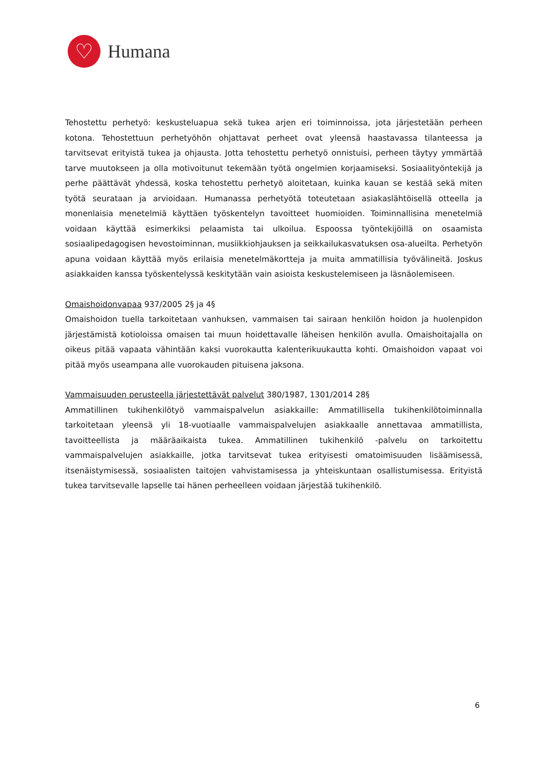♡
Humana
Tehostettu perhetyö: keskusteluapua sekä tukea arjen eri toiminnoissa, jota järjestetään perheen kotona. Tehostettuun perhetyöhön ohjattavat perheet ovat yleensä haastavassa tilanteessa ja tarvitsevat erityistä tukea ja ohjausta. Jotta tehostettu perhetyö onnistuisi, perheen täytyy ymmärtää tarve muutokseen ja olla motivoitunut tekemään työtä ongelmien korjaamiseksi. Sosiaalityöntekijä ja perhe päättävät yhdessä, koska tehostettu perhetyö aloitetaan, kuinka kauan se kestää sekä miten työtä seurataan ja arvioidaan. Humanassa perhetyötä toteutetaan asiakaslähtöisellä otteella ja monenlaisia menetelmiä käyttäen työskentelyn tavoitteet huomioiden. Toiminnallisina menetelmiä voidaan käyttää esimerkiksi pelaamista tai ulkoilua. Espoossa työntekijöillä on osaamista sosiaalipedagogisen hevostoiminnan, musiikkiohjauksen ja seikkailukasvatuksen osa-alueilta. Perhetyön apuna voidaan käyttää myös erilaisia menetelmäkortteja ja muita ammatillisia työvälineitä. Joskus asiakkaiden kanssa työskentelyssä keskitytään vain asioista keskustelemiseen ja läsnäolemiseen.
Omaishoidonvapaa 937/2005 2§ ja 4§
Omaishoidon tuella tarkoitetaan vanhuksen, vammaisen tai sairaan henkilön hoidon ja huolenpidon järjestämistä kotioloissa omaisen tai muun hoidettavalle läheisen henkilön avulla. Omaishoitajalla on oikeus pitää vapaata vähintään kaksi vuorokautta kalenterikuukautta kohti. Omaishoidon vapaat voi pitää myös useampana alle vuorokauden pituisena jaksona.
Vammaisuuden perusteella järjestettävät palvelut 380/1987, 1301/2014 28§
Ammatillinen tukihenkilötyö vammaispalvelun asiakkaille: Ammatillisella tukihenkilötoiminnalla tarkoitetaan yleensä yli 18-vuotiaalle vammaispalvelujen asiakkaalle annettavaa ammatillista, tavoitteellista ja määräaikaista tukea. Ammatillinen tukihenkilö -palvelu on tarkoitettu vammaispalvelujen asiakkaille, jotka tarvitsevat tukea erityisesti omatoimisuuden lisäämisessä, itsenäistymisessä, sosiaalisten taitojen vahvistamisessa ja yhteiskuntaan osallistumisessa. Erityistä tukea tarvitsevalle lapselle tai hänen perheelleen voidaan järjestää tukihenkilö.
6